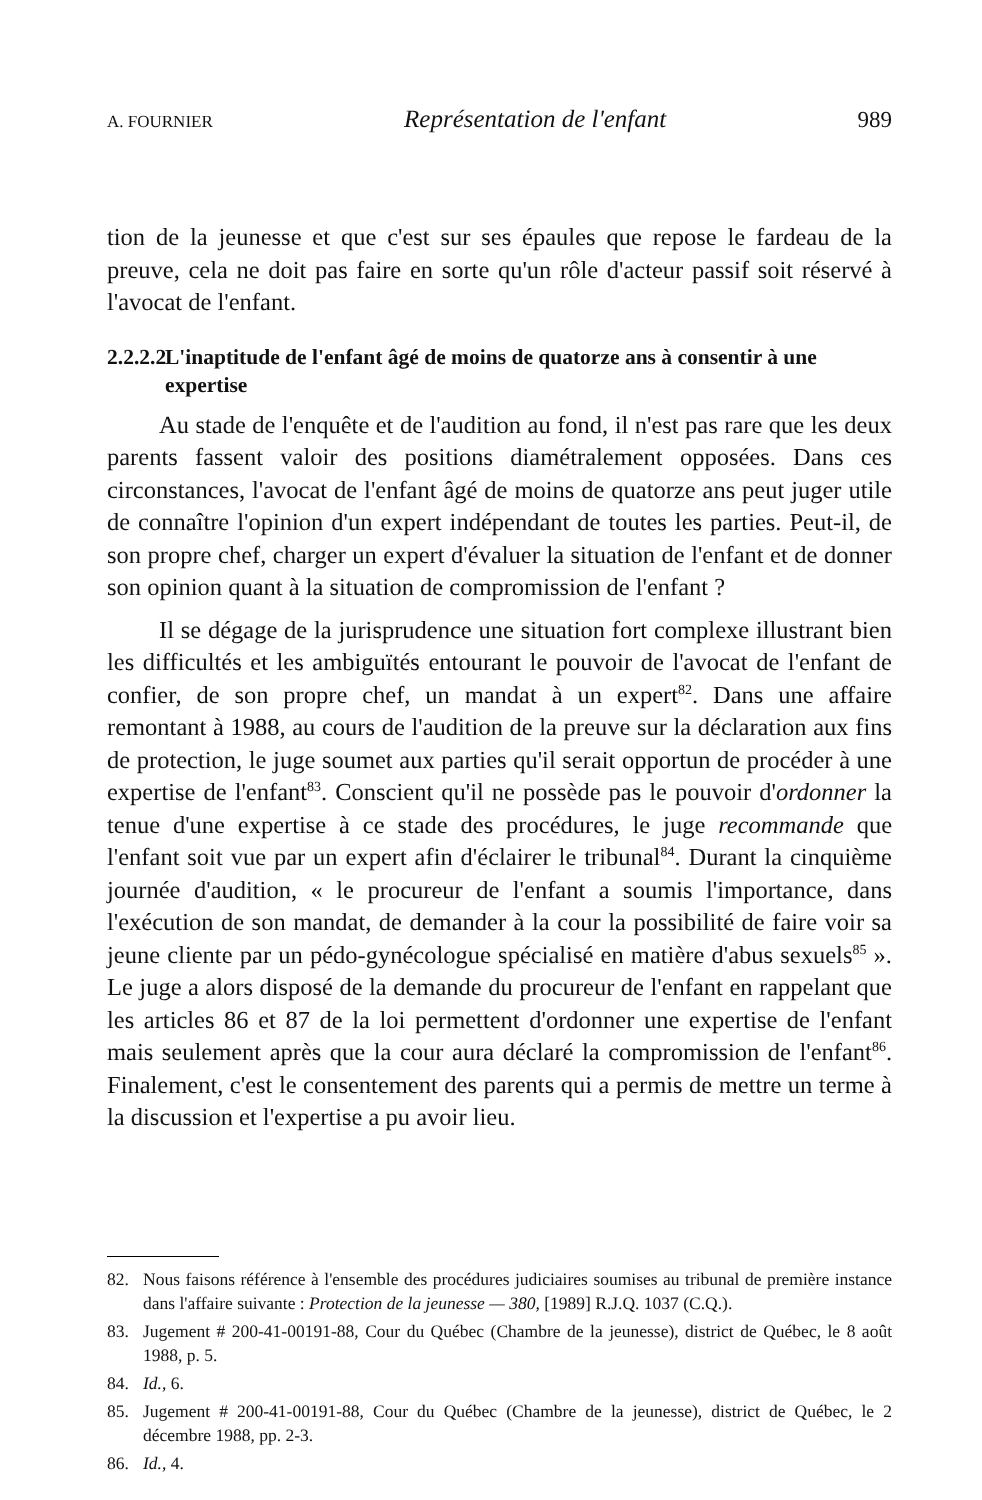A. FOURNIER Représentation de l'enfant 989
tion de la jeunesse et que c'est sur ses épaules que repose le fardeau de la preuve, cela ne doit pas faire en sorte qu'un rôle d'acteur passif soit réservé à l'avocat de l'enfant.
2.2.2.2 L'inaptitude de l'enfant âgé de moins de quatorze ans à consentir à une expertise
Au stade de l'enquête et de l'audition au fond, il n'est pas rare que les deux parents fassent valoir des positions diamétralement opposées. Dans ces circonstances, l'avocat de l'enfant âgé de moins de quatorze ans peut juger utile de connaître l'opinion d'un expert indépendant de toutes les parties. Peut-il, de son propre chef, charger un expert d'évaluer la situation de l'enfant et de donner son opinion quant à la situation de compromission de l'enfant ?
Il se dégage de la jurisprudence une situation fort complexe illustrant bien les difficultés et les ambiguïtés entourant le pouvoir de l'avocat de l'enfant de confier, de son propre chef, un mandat à un expert<sup>82</sup>. Dans une affaire remontant à 1988, au cours de l'audition de la preuve sur la déclaration aux fins de protection, le juge soumet aux parties qu'il serait opportun de procéder à une expertise de l'enfant<sup>83</sup>. Conscient qu'il ne possède pas le pouvoir d'ordonner la tenue d'une expertise à ce stade des procédures, le juge recommande que l'enfant soit vue par un expert afin d'éclairer le tribunal<sup>84</sup>. Durant la cinquième journée d'audition, « le procureur de l'enfant a soumis l'importance, dans l'exécution de son mandat, de demander à la cour la possibilité de faire voir sa jeune cliente par un pédo-gynécologue spécialisé en matière d'abus sexuels<sup>85</sup> ». Le juge a alors disposé de la demande du procureur de l'enfant en rappelant que les articles 86 et 87 de la loi permettent d'ordonner une expertise de l'enfant mais seulement après que la cour aura déclaré la compromission de l'enfant<sup>86</sup>. Finalement, c'est le consentement des parents qui a permis de mettre un terme à la discussion et l'expertise a pu avoir lieu.
82. Nous faisons référence à l'ensemble des procédures judiciaires soumises au tribunal de première instance dans l'affaire suivante : Protection de la jeunesse — 380, [1989] R.J.Q. 1037 (C.Q.).
83. Jugement # 200-41-00191-88, Cour du Québec (Chambre de la jeunesse), district de Québec, le 8 août 1988, p. 5.
84. Id., 6.
85. Jugement # 200-41-00191-88, Cour du Québec (Chambre de la jeunesse), district de Québec, le 2 décembre 1988, pp. 2-3.
86. Id., 4.